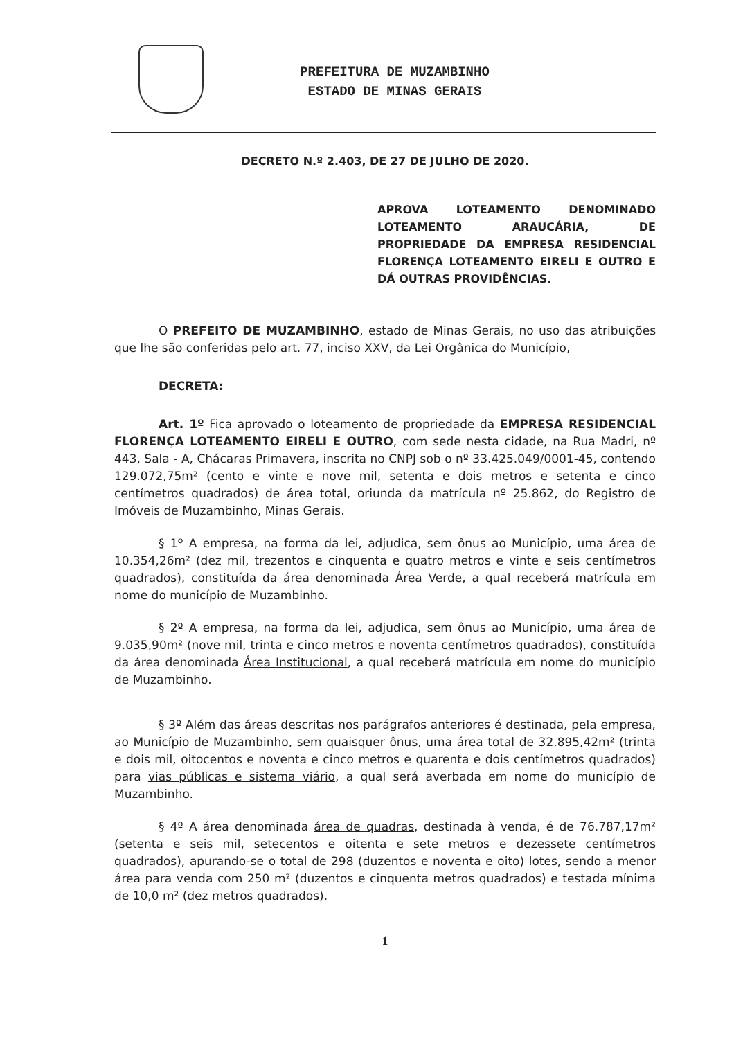PREFEITURA DE MUZAMBINHO
ESTADO DE MINAS GERAIS
DECRETO N.º 2.403, DE 27 DE JULHO DE 2020.
APROVA LOTEAMENTO DENOMINADO LOTEAMENTO ARAUCÁRIA, DE PROPRIEDADE DA EMPRESA RESIDENCIAL FLORENÇA LOTEAMENTO EIRELI E OUTRO E DÁ OUTRAS PROVIDÊNCIAS.
O PREFEITO DE MUZAMBINHO, estado de Minas Gerais, no uso das atribuições que lhe são conferidas pelo art. 77, inciso XXV, da Lei Orgânica do Município,
DECRETA:
Art. 1º Fica aprovado o loteamento de propriedade da EMPRESA RESIDENCIAL FLORENÇA LOTEAMENTO EIRELI E OUTRO, com sede nesta cidade, na Rua Madri, nº 443, Sala - A, Chácaras Primavera, inscrita no CNPJ sob o nº 33.425.049/0001-45, contendo 129.072,75m² (cento e vinte e nove mil, setenta e dois metros e setenta e cinco centímetros quadrados) de área total, oriunda da matrícula nº 25.862, do Registro de Imóveis de Muzambinho, Minas Gerais.
§ 1º A empresa, na forma da lei, adjudica, sem ônus ao Município, uma área de 10.354,26m² (dez mil, trezentos e cinquenta e quatro metros e vinte e seis centímetros quadrados), constituída da área denominada Área Verde, a qual receberá matrícula em nome do município de Muzambinho.
§ 2º A empresa, na forma da lei, adjudica, sem ônus ao Município, uma área de 9.035,90m² (nove mil, trinta e cinco metros e noventa centímetros quadrados), constituída da área denominada Área Institucional, a qual receberá matrícula em nome do município de Muzambinho.
§ 3º Além das áreas descritas nos parágrafos anteriores é destinada, pela empresa, ao Município de Muzambinho, sem quaisquer ônus, uma área total de 32.895,42m² (trinta e dois mil, oitocentos e noventa e cinco metros e quarenta e dois centímetros quadrados) para vias públicas e sistema viário, a qual será averbada em nome do município de Muzambinho.
§ 4º A área denominada área de quadras, destinada à venda, é de 76.787,17m² (setenta e seis mil, setecentos e oitenta e sete metros e dezessete centímetros quadrados), apurando-se o total de 298 (duzentos e noventa e oito) lotes, sendo a menor área para venda com 250 m² (duzentos e cinquenta metros quadrados) e testada mínima de 10,0 m² (dez metros quadrados).
1